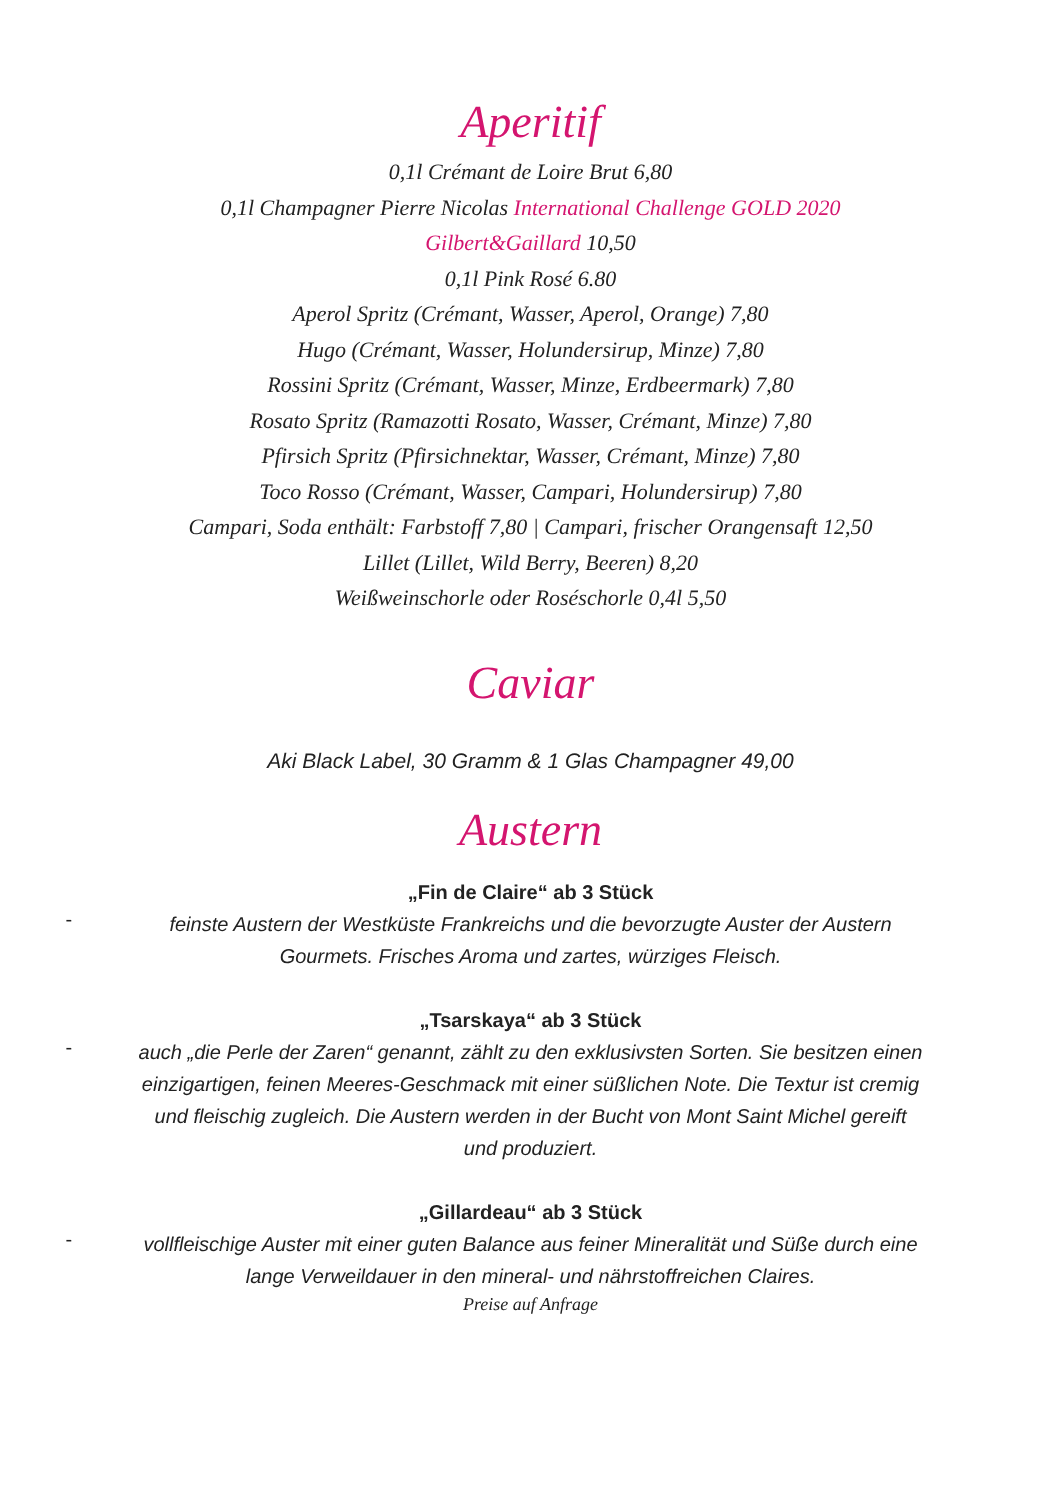Aperitif
0,1l Crémant de Loire Brut 6,80
0,1l Champagner Pierre Nicolas International Challenge GOLD 2020
Gilbert&Gaillard 10,50
0,1l Pink Rosé 6.80
Aperol Spritz (Crémant, Wasser, Aperol, Orange) 7,80
Hugo (Crémant, Wasser, Holundersirup, Minze) 7,80
Rossini Spritz (Crémant, Wasser, Minze, Erdbeermark) 7,80
Rosato Spritz (Ramazotti Rosato, Wasser, Crémant, Minze) 7,80
Pfirsich Spritz (Pfirsichnektar, Wasser, Crémant, Minze) 7,80
Toco Rosso (Crémant, Wasser, Campari, Holundersirup) 7,80
Campari, Soda enthält: Farbstoff 7,80 | Campari, frischer Orangensaft 12,50
Lillet (Lillet, Wild Berry, Beeren) 8,20
Weißweinschorle oder Roséschorle 0,4l 5,50
Caviar
Aki Black Label, 30 Gramm & 1 Glas Champagner 49,00
Austern
-
„Fin de Claire“ ab 3 Stück
feinste Austern der Westküste Frankreichs und die bevorzugte Auster der Austern Gourmets. Frisches Aroma und zartes, würziges Fleisch.
-
„Tsarskaya“ ab 3 Stück
auch „die Perle der Zaren“ genannt, zählt zu den exklusivsten Sorten. Sie besitzen einen einzigartigen, feinen Meeres-Geschmack mit einer süßlichen Note. Die Textur ist cremig und fleischig zugleich. Die Austern werden in der Bucht von Mont Saint Michel gereift und produziert.
-
„Gillardeau“ ab 3 Stück
vollfleischige Auster mit einer guten Balance aus feiner Mineralität und Süße durch eine lange Verweildauer in den mineral- und nährstoffreichen Claires.
Preise auf Anfrage